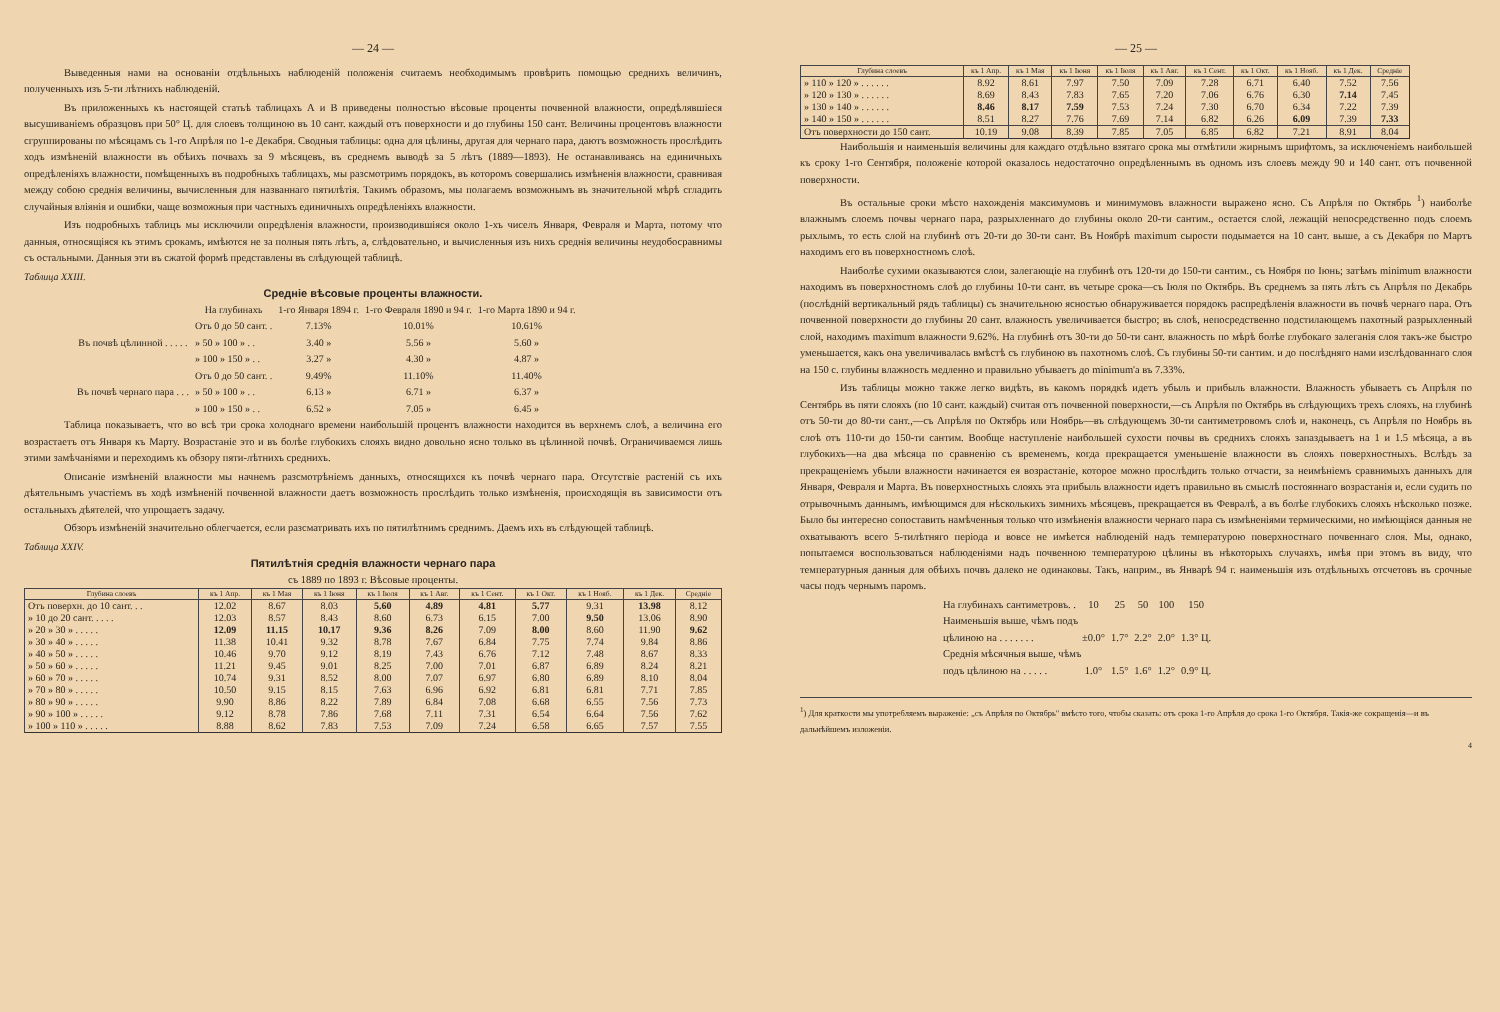— 24 —
Выведенныя нами на основаніи отдѣльныхъ наблюденій положенія считаемъ необходимымъ провѣрить помощью среднихъ величинъ, полученныхъ изъ 5-ти лѣтнихъ наблюденій.
Въ приложенныхъ къ настоящей статьѣ таблицахъ А и В приведены полностью вѣсовые проценты почвенной влажности, опредѣлявшіеся высушиваніемъ образцовъ при 50° Ц. для слоевъ толщиною въ 10 сант. каждый отъ поверхности и до глубины 150 сант. Величины процентовъ влажности сгруппированы по мѣсяцамъ съ 1-го Апрѣля по 1-е Декабря. Сводныя таблицы: одна для цѣлины, другая для чернаго пара, даютъ возможность прослѣдить ходъ измѣненій влажности въ обѣихъ почвахъ за 9 мѣсяцевъ, въ среднемъ выводѣ за 5 лѣтъ (1889—1893). Не останавливаясь на единичныхъ опредѣленіяхъ влажности, помѣщенныхъ въ подробныхъ таблицахъ, мы разсмотримъ порядокъ, въ которомъ совершались измѣненія влажности, сравнивая между собою среднія величины, вычисленныя для названнаго пятилѣтія. Такимъ образомъ, мы полагаемъ возможнымъ въ значительной мѣрѣ сгладить случайныя вліянія и ошибки, чаще возможныя при частныхъ единичныхъ опредѣленіяхъ влажности.
Изъ подробныхъ таблицъ мы исключили опредѣленія влажности, производившіяся около 1-хъ чиселъ Января, Февраля и Марта, потому что данныя, относящіяся къ этимъ срокамъ, имѣются не за полныя пять лѣтъ, а, слѣдовательно, и вычисленныя изъ нихъ среднія величины неудобосравнимы съ остальными. Данныя эти въ сжатой формѣ представлены въ слѣдующей таблицѣ.
Таблица XXIII.
Средніе вѣсовые проценты влажности.
| | На глубинахъ | 1-го Января 1894 г. | 1-го Февраля 1890 и 94 г. | 1-го Марта 1890 и 94 г. |
| Въ почвѣ цѣлинной . . . . . | Отъ 0 до 50 сант. . | 7.13% | 10.01% | 10.61% |
| | » 50 » 100 » . . | 3.40 » | 5.56 » | 5.60 » |
| | » 100 » 150 » . . | 3.27 » | 4.30 » | 4.87 » |
| Въ почвѣ чернаго пара . . . | Отъ 0 до 50 сант. . | 9.49% | 11.10% | 11.40% |
| | » 50 » 100 » . . | 6.13 » | 6.71 » | 6.37 » |
| | » 100 » 150 » . . | 6.52 » | 7.05 » | 6.45 » |
Таблица показываетъ, что во всѣ три срока холоднаго времени наибольшій процентъ влажности находится въ верхнемъ слоѣ, а величина его возрастаетъ отъ Января къ Марту. Возрастаніе это и въ болѣе глубокихъ слояхъ видно довольно ясно только въ цѣлинной почвѣ. Ограничиваемся лишь этими замѣчаніями и переходимъ къ обзору пяти-лѣтнихъ среднихъ.
Описаніе измѣненій влажности мы начнемъ разсмотрѣніемъ данныхъ, относящихся къ почвѣ чернаго пара. Отсутствіе растеній съ ихъ дѣятельнымъ участіемъ въ ходѣ измѣненій почвенной влажности даетъ возможность прослѣдить только измѣненія, происходящія въ зависимости отъ остальныхъ дѣятелей, что упрощаетъ задачу.
Обзоръ измѣненій значительно облегчается, если разсматривать ихъ по пятилѣтнимъ среднимъ. Даемъ ихъ въ слѣдующей таблицѣ.
Таблица XXIV.
Пятилѣтнія среднія влажности чернаго пара
съ 1889 по 1893 г. Вѣсовые проценты.
| Глубина слоевъ | къ 1 Апр. | къ 1 Мая | къ 1 Іюня | къ 1 Іюля | къ 1 Авг. | къ 1 Сент. | къ 1 Окт. | къ 1 Нояб. | къ 1 Дек. | Средніе |
| --- | --- | --- | --- | --- | --- | --- | --- | --- | --- | --- |
| Отъ поверхн. до 10 сант. . . | 12.02 | 8.67 | 8.03 | 5.60 | 4.89 | 4.81 | 5.77 | 9.31 | 13.98 | 8.12 |
| » 10 до 20 сант. . . . . | 12.03 | 8.57 | 8.43 | 8.60 | 6.73 | 6.15 | 7.00 | 9.50 | 13.06 | 8.90 |
| » 20 » 30 » . . . . . | 12.09 | 11.15 | 10.17 | 9.36 | 8.26 | 7.09 | 8.00 | 8.60 | 11.90 | 9.62 |
| » 30 » 40 » . . . . . | 11.38 | 10.41 | 9.32 | 8.78 | 7.67 | 6.84 | 7.75 | 7.74 | 9.84 | 8.86 |
| » 40 » 50 » . . . . . | 10.46 | 9.70 | 9.12 | 8.19 | 7.43 | 6.76 | 7.12 | 7.48 | 8.67 | 8.33 |
| » 50 » 60 » . . . . . | 11.21 | 9.45 | 9.01 | 8.25 | 7.00 | 7.01 | 6.87 | 6.89 | 8.24 | 8.21 |
| » 60 » 70 » . . . . . | 10.74 | 9.31 | 8.52 | 8.00 | 7.07 | 6.97 | 6.80 | 6.89 | 8.10 | 8.04 |
| » 70 » 80 » . . . . . | 10.50 | 9.15 | 8.15 | 7.63 | 6.96 | 6.92 | 6.81 | 6.81 | 7.71 | 7.85 |
| » 80 » 90 » . . . . . | 9.90 | 8.86 | 8.22 | 7.89 | 6.84 | 7.08 | 6.68 | 6.55 | 7.56 | 7.73 |
| » 90 » 100 » . . . . . | 9.12 | 8.78 | 7.86 | 7.68 | 7.11 | 7.31 | 6.54 | 6.64 | 7.56 | 7.62 |
| » 100 » 110 » . . . . . | 8.88 | 8.62 | 7.83 | 7.53 | 7.09 | 7.24 | 6.58 | 6.65 | 7.57 | 7.55 |
— 25 —
| Глубина слоевъ | къ 1 Апр. | къ 1 Мая | къ 1 Іюня | къ 1 Іюля | къ 1 Авг. | къ 1 Сент. | къ 1 Окт. | къ 1 Нояб. | къ 1 Дек. | Средніе |
| --- | --- | --- | --- | --- | --- | --- | --- | --- | --- | --- |
| » 110 » 120 » . . . . . . | 8.92 | 8.61 | 7.97 | 7.50 | 7.09 | 7.28 | 6.71 | 6.40 | 7.52 | 7.56 |
| » 120 » 130 » . . . . . . | 8.69 | 8.43 | 7.83 | 7.65 | 7.20 | 7.06 | 6.76 | 6.30 | 7.14 | 7.45 |
| » 130 » 140 » . . . . . . | 8.46 | 8.17 | 7.59 | 7.53 | 7.24 | 7.30 | 6.70 | 6.34 | 7.22 | 7.39 |
| » 140 » 150 » . . . . . . | 8.51 | 8.27 | 7.76 | 7.69 | 7.14 | 6.82 | 6.26 | 6.09 | 7.39 | 7.33 |
| Отъ поверхности до 150 сант. | 10.19 | 9.08 | 8.39 | 7.85 | 7.05 | 6.85 | 6.82 | 7.21 | 8.91 | 8.04 |
Наибольшія и наименьшія величины для каждаго отдѣльно взятаго срока мы отмѣтили жирнымъ шрифтомъ, за исключеніемъ наибольшей къ сроку 1-го Сентября, положеніе которой оказалось недостаточно опредѣленнымъ въ одномъ изъ слоевъ между 90 и 140 сант. отъ почвенной поверхности.
Въ остальные сроки мѣсто нахожденія максимумовъ и минимумовъ влажности выражено ясно. Съ Апрѣля по Октябрь <sup>1</sup>) наиболѣе влажнымъ слоемъ почвы чернаго пара, разрыхленнаго до глубины около 20-ти сантим., остается слой, лежащій непосредственно подъ слоемъ рыхлымъ, то есть слой на глубинѣ отъ 20-ти до 30-ти сант. Въ Ноябрѣ maximum сырости подымается на 10 сант. выше, а съ Декабря по Мартъ находимъ его въ поверхностномъ слоѣ.
Наиболѣе сухими оказываются слои, залегающіе на глубинѣ отъ 120-ти до 150-ти сантим., съ Ноября по Іюнь; затѣмъ minimum влажности находимъ въ поверхностномъ слоѣ до глубины 10-ти сант. въ четыре срока—съ Іюля по Октябрь. Въ среднемъ за пять лѣтъ съ Апрѣля по Декабрь (послѣдній вертикальный рядъ таблицы) съ значительною ясностью обнаруживается порядокъ распредѣленія влажности въ почвѣ чернаго пара. Отъ почвенной поверхности до глубины 20 сант. влажность увеличивается быстро; въ слоѣ, непосредственно подстилающемъ пахотный разрыхленный слой, находимъ maximum влажности 9.62%. На глубинѣ отъ 30-ти до 50-ти сант. влажность по мѣрѣ болѣе глубокаго залеганія слоя такъ-же быстро уменьшается, какъ она увеличивалась вмѣстѣ съ глубиною въ пахотномъ слоѣ. Съ глубины 50-ти сантим. и до послѣдняго нами изслѣдованнаго слоя на 150 с. глубины влажность медленно и правильно убываетъ до minimum'а въ 7.33%.
Изъ таблицы можно также легко видѣть, въ какомъ порядкѣ идетъ убыль и прибыль влажности. Влажность убываетъ съ Апрѣля по Сентябрь въ пяти слояхъ (по 10 сант. каждый) считая отъ почвенной поверхности,—съ Апрѣля по Октябрь въ слѣдующихъ трехъ слояхъ, на глубинѣ отъ 50-ти до 80-ти сант.,—съ Апрѣля по Октябрь или Ноябрь—въ слѣдующемъ 30-ти сантиметровомъ слоѣ и, наконецъ, съ Апрѣля по Ноябрь въ слоѣ отъ 110-ти до 150-ти сантим. Вообще наступленіе наибольшей сухости почвы въ среднихъ слояхъ запаздываетъ на 1 и 1.5 мѣсяца, а въ глубокихъ—на два мѣсяца по сравненію съ временемъ, когда прекращается уменьшеніе влажности въ слояхъ поверхностныхъ. Вслѣдъ за прекращеніемъ убыли влажности начинается ея возрастаніе, которое можно прослѣдить только отчасти, за неимѣніемъ сравнимыхъ данныхъ для Января, Февраля и Марта. Въ поверхностныхъ слояхъ эта прибыль влажности идетъ правильно въ смыслѣ постояннаго возрастанія и, если судить по отрывочнымъ даннымъ, имѣющимся для нѣсколькихъ зимнихъ мѣсяцевъ, прекращается въ Февралѣ, а въ болѣе глубокихъ слояхъ нѣсколько позже. Было бы интересно сопоставить намѣченныя только что измѣненія влажности чернаго пара съ измѣненіями термическими, но имѣющіяся данныя не охватываютъ всего 5-тилѣтняго періода и вовсе не имѣется наблюденій надъ температурою поверхностнаго почвеннаго слоя. Мы, однако, попытаемся воспользоваться наблюденіями надъ почвенною температурою цѣлины въ нѣкоторыхъ случаяхъ, имѣя при этомъ въ виду, что температурныя данныя для обѣихъ почвъ далеко не одинаковы. Такъ, наприм., въ Январѣ 94 г. наименьшія изъ отдѣльныхъ отсчетовъ въ срочные часы подъ чернымъ паромъ.
| На глубинахъ сантиметровъ. . | 10 | 25 | 50 | 100 | 150 |
| Наименьшія выше, чѣмъ подъ | | | | | |
| цѣлиною на . . . . . . . | ±0.0° | 1.7° | 2.2° | 2.0° | 1.3° Ц. |
| Среднія мѣсячныя выше, чѣмъ | | | | | |
| подъ цѣлиною на . . . . . | 1.0° | 1.5° | 1.6° | 1.2° | 0.9° Ц. |
<sup>1</sup>) Для краткости мы употребляемъ выраженіе: „съ Апрѣля по Октябрь" вмѣсто того, чтобы сказать: отъ срока 1-го Апрѣля до срока 1-го Октября. Такія-же сокращенія—и въ дальнѣйшемъ изложеніи.
4